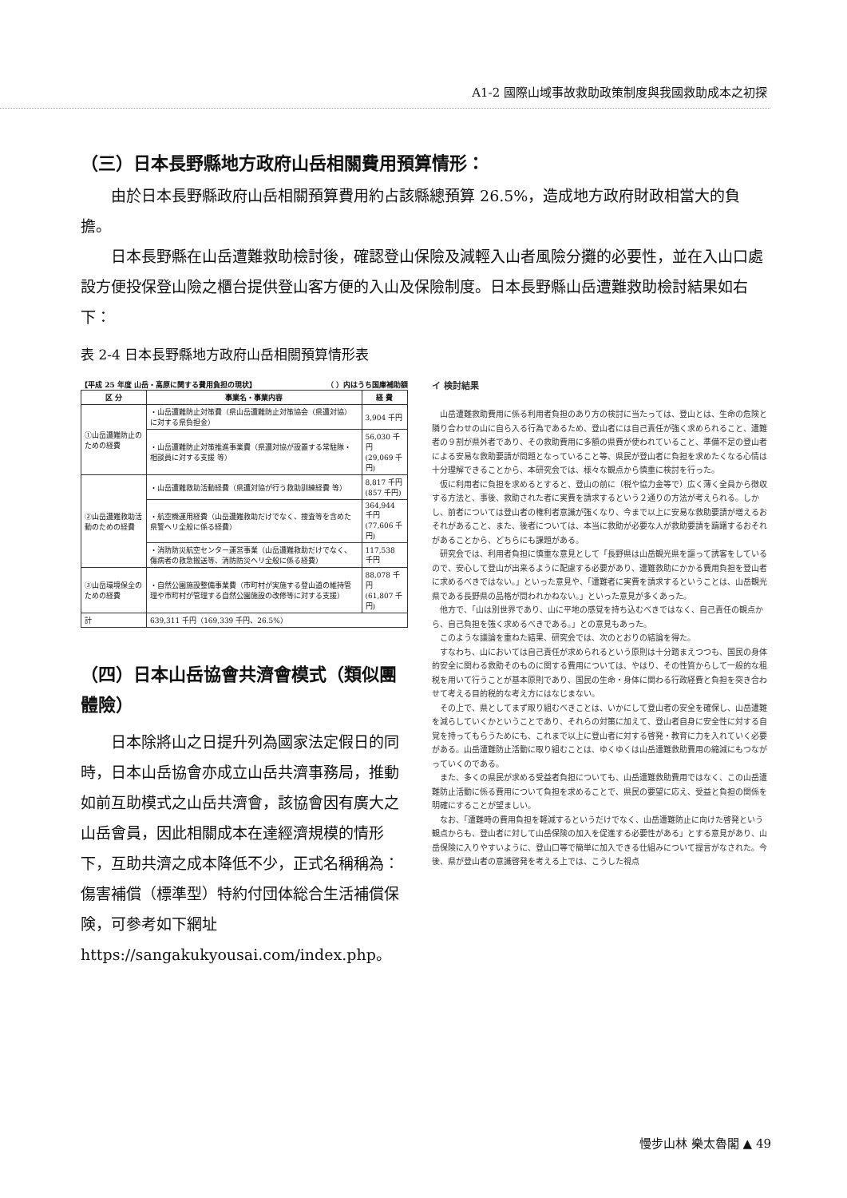A1-2 國際山域事故救助政策制度與我國救助成本之初探
（三）日本長野縣地方政府山岳相關費用預算情形：
由於日本長野縣政府山岳相關預算費用約占該縣總預算 26.5%，造成地方政府財政相當大的負擔。
日本長野縣在山岳遭難救助檢討後，確認登山保險及減輕入山者風險分攤的必要性，並在入山口處設方便投保登山險之櫃台提供登山客方便的入山及保險制度。日本長野縣山岳遭難救助檢討結果如右下：
表 2-4 日本長野縣地方政府山岳相關預算情形表
【平成 25 年度 山岳・高原に関する費用負担の現状】 （ ）内はうち国庫補助額
| 区 分 | 事業名・事業内容 | 経 費 |
| --- | --- | --- |
| ①山岳遭難防止のための経費 | ・山岳遭難防止対策費（県山岳遭難防止対策協会（県遭対協）に対する県負担金） | 3,904 千円 |
| | ・山岳遭難防止対策推進事業費（県遭対協が設置する常駐隊・相談員に対する支援 等） | 56,030 千円 (29,069 千円) |
| ②山岳遭難救助活動のための経費 | ・山岳遭難救助活動経費（県遭対協が行う救助訓練経費 等） | 8,817 千円 (857 千円) |
| | ・航空機運用経費（山岳遭難救助だけでなく、捜査等を含めた県警ヘリ全般に係る経費） | 364,944 千円 (77,606 千円) |
| | ・消防防災航空センター運営事業（山岳遭難救助だけでなく、傷病者の救急搬送等、消防防災ヘリ全般に係る経費） | 117,538 千円 |
| ③山岳環境保全のための経費 | ・自然公園施設整備事業費（市町村が実施する登山道の維持管理や市町村が管理する自然公園施設の改修等に対する支援） | 88,078 千円 (61,807 千円) |
| 計 | 639,311 千円（169,339 千円、26.5%） | |
（四）日本山岳協會共濟會模式（類似團體險）
日本除將山之日提升列為國家法定假日的同時，日本山岳協會亦成立山岳共濟事務局，推動如前互助模式之山岳共濟會，該協會因有廣大之山岳會員，因此相關成本在達經濟規模的情形下，互助共濟之成本降低不少，正式名稱稱為：傷害補償（標準型）特約付団体総合生活補償保険，可參考如下網址
https://sangakukyousai.com/index.php。
イ 検討結果
　山岳遭難救助費用に係る利用者負担のあり方の検討に当たっては、登山とは、生命の危険と隣り合わせの山に自ら入る行為であるため、登山者には自己責任が強く求められること、遭難者の９割が県外者であり、その救助費用に多額の県費が使われていること、準備不足の登山者による安易な救助要請が問題となっていること等、県民が登山者に負担を求めたくなる心情は十分理解できることから、本研究会では、様々な観点から慎重に検討を行った。
　仮に利用者に負担を求めるとすると、登山の前に（税や協力金等で）広く薄く全員から徴収する方法と、事後、救助された者に実費を請求するという２通りの方法が考えられる。しかし、前者については登山者の権利者意識が強くなり、今まで以上に安易な救助要請が増えるおそれがあること、また、後者については、本当に救助が必要な人が救助要請を躊躇するおそれがあることから、どちらにも課題がある。
　研究会では、利用者負担に慎重な意見として「長野県は山岳観光県を謳って誘客をしているので、安心して登山が出来るように配慮する必要があり、遭難救助にかかる費用負担を登山者に求めるべきではない。」といった意見や、「遭難者に実費を請求するということは、山岳観光県である長野県の品格が問われかねない。」といった意見が多くあった。
　他方で、「山は別世界であり、山に平地の感覚を持ち込むべきではなく、自己責任の観点から、自己負担を強く求めるべきである。」との意見もあった。
　このような議論を重ねた結果、研究会では、次のとおりの結論を得た。
　すなわち、山においては自己責任が求められるという原則は十分踏まえつつも、国民の身体的安全に関わる救助そのものに関する費用については、やはり、その性質からして一般的な租税を用いて行うことが基本原則であり、国民の生命・身体に関わる行政経費と負担を突き合わせて考える目的税的な考え方にはなじまない。
　その上で、県としてまず取り組むべきことは、いかにして登山者の安全を確保し、山岳遭難を減らしていくかということであり、それらの対策に加えて、登山者自身に安全性に対する自覚を持ってもらうためにも、これまで以上に登山者に対する啓発・教育に力を入れていく必要がある。山岳遭難防止活動に取り組むことは、ゆくゆくは山岳遭難救助費用の縮減にもつながっていくのである。
　また、多くの県民が求める受益者負担についても、山岳遭難救助費用ではなく、この山岳遭難防止活動に係る費用について負担を求めることで、県民の要望に応え、受益と負担の関係を明確にすることが望ましい。
　なお、「遭難時の費用負担を軽減するというだけでなく、山岳遭難防止に向けた啓発という観点からも、登山者に対して山岳保険の加入を促進する必要性がある」とする意見があり、山岳保険に入りやすいように、登山口等で簡単に加入できる仕組みについて提言がなされた。今後、県が登山者の意識啓発を考える上では、こうした視点
慢步山林 樂太魯閣 ▲ 49